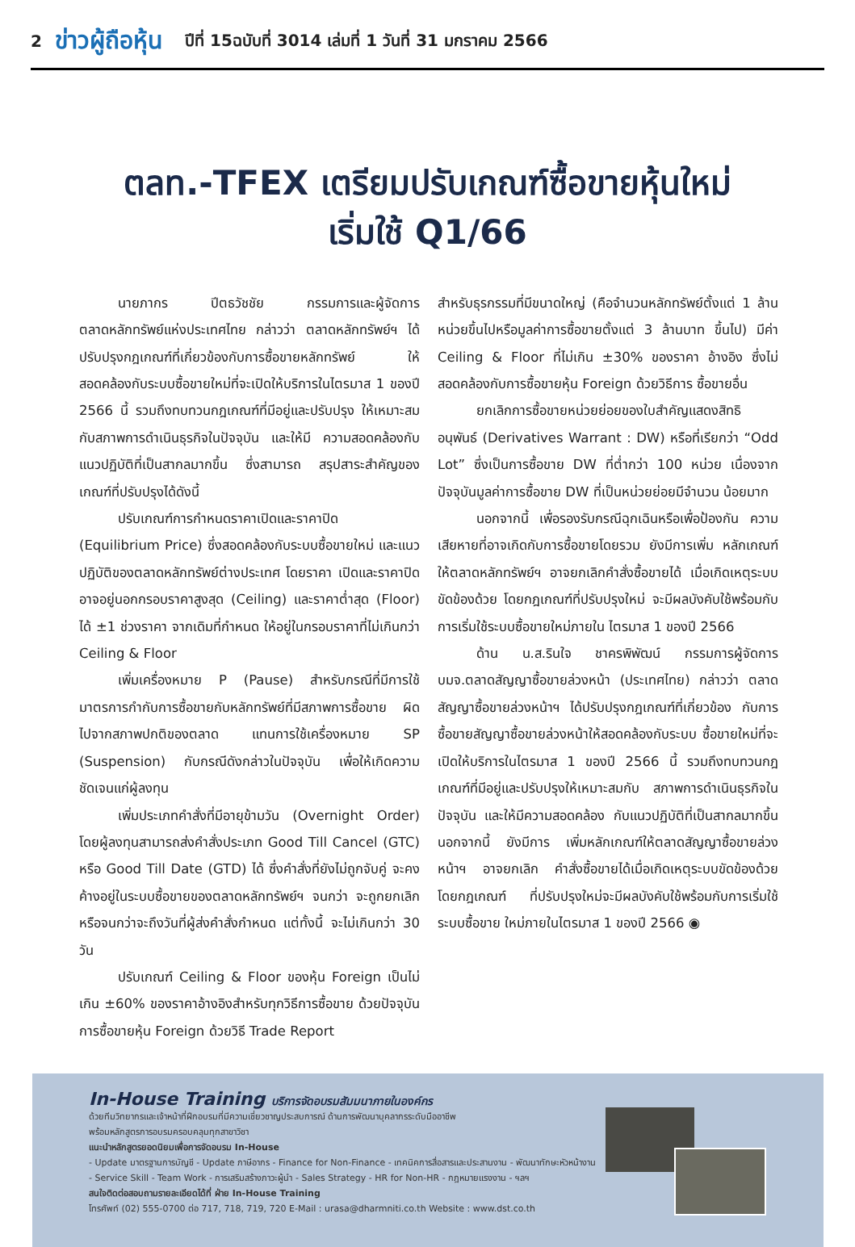2 ข่าวผู้ถือหุ้น ปีที่ 15ฉบับที่ 3014 เล่มที่ 1 วันที่ 31 มกราคม 2566
ตลท.-TFEX เตรียมปรับเกณฑ์ซื้อขายหุ้นใหม่
เริ่มใช้ Q1/66
นายภากร ปีตธวัชชัย กรรมการและผู้จัดการ ตลาดหลักทรัพย์แห่งประเทศไทย กล่าวว่า ตลาดหลักทรัพย์ฯ ได้ปรับปรุงกฎเกณฑ์ที่เกี่ยวข้องกับการซื้อขายหลักทรัพย์ ให้สอดคล้องกับระบบซื้อขายใหม่ที่จะเปิดให้บริการในไตรมาส 1 ของปี 2566 นี้ รวมถึงทบทวนกฎเกณฑ์ที่มีอยู่และปรับปรุง ให้เหมาะสมกับสภาพการดำเนินธุรกิจในปัจจุบัน และให้มี ความสอดคล้องกับแนวปฏิบัติที่เป็นสากลมากขึ้น ซึ่งสามารถ สรุปสาระสำคัญของเกณฑ์ที่ปรับปรุงได้ดังนี้
ปรับเกณฑ์การกำหนดราคาเปิดและราคาปิด (Equilibrium Price) ซึ่งสอดคล้องกับระบบซื้อขายใหม่ และแนวปฏิบัติของตลาดหลักทรัพย์ต่างประเทศ โดยราคา เปิดและราคาปิดอาจอยู่นอกกรอบราคาสูงสุด (Ceiling) และราคาต่ำสุด (Floor) ได้ ±1 ช่วงราคา จากเดิมที่กำหนด ให้อยู่ในกรอบราคาที่ไม่เกินกว่า Ceiling & Floor
เพิ่มเครื่องหมาย P (Pause) สำหรับกรณีที่มีการใช้ มาตรการกำกับการซื้อขายกับหลักทรัพย์ที่มีสภาพการซื้อขาย ผิดไปจากสภาพปกติของตลาด แทนการใช้เครื่องหมาย SP (Suspension) กับกรณีดังกล่าวในปัจจุบัน เพื่อให้เกิดความ ชัดเจนแก่ผู้ลงทุน
เพิ่มประเภทคำสั่งที่มีอายุข้ามวัน (Overnight Order) โดยผู้ลงทุนสามารถส่งคำสั่งประเภท Good Till Cancel (GTC) หรือ Good Till Date (GTD) ได้ ซึ่งคำสั่งที่ยังไม่ถูกจับคู่ จะคงค้างอยู่ในระบบซื้อขายของตลาดหลักทรัพย์ฯ จนกว่า จะถูกยกเลิก หรือจนกว่าจะถึงวันที่ผู้ส่งคำสั่งกำหนด แต่ทั้งนี้ จะไม่เกินกว่า 30 วัน
ปรับเกณฑ์ Ceiling & Floor ของหุ้น Foreign เป็นไม่เกิน ±60% ของราคาอ้างอิงสำหรับทุกวิธีการซื้อขาย ด้วยปัจจุบันการซื้อขายหุ้น Foreign ด้วยวิธี Trade Report
สำหรับธุรกรรมที่มีขนาดใหญ่ (คือจำนวนหลักทรัพย์ตั้งแต่ 1 ล้านหน่วยขึ้นไปหรือมูลค่าการซื้อขายตั้งแต่ 3 ล้านบาท ขึ้นไป) มีค่า Ceiling & Floor ที่ไม่เกิน ±30% ของราคา อ้างอิง ซึ่งไม่สอดคล้องกับการซื้อขายหุ้น Foreign ด้วยวิธีการ ซื้อขายอื่น
ยกเลิกการซื้อขายหน่วยย่อยของใบสำคัญแสดงสิทธิ อนุพันธ์ (Derivatives Warrant : DW) หรือที่เรียกว่า “Odd Lot” ซึ่งเป็นการซื้อขาย DW ที่ต่ำกว่า 100 หน่วย เนื่องจาก ปัจจุบันมูลค่าการซื้อขาย DW ที่เป็นหน่วยย่อยมีจำนวน น้อยมาก
นอกจากนี้ เพื่อรองรับกรณีฉุกเฉินหรือเพื่อป้องกัน ความเสียหายที่อาจเกิดกับการซื้อขายโดยรวม ยังมีการเพิ่ม หลักเกณฑ์ให้ตลาดหลักทรัพย์ฯ อาจยกเลิกคำสั่งซื้อขายได้ เมื่อเกิดเหตุระบบขัดข้องด้วย โดยกฎเกณฑ์ที่ปรับปรุงใหม่ จะมีผลบังคับใช้พร้อมกับการเริ่มใช้ระบบซื้อขายใหม่ภายใน ไตรมาส 1 ของปี 2566
ด้าน น.ส.รินใจ ชาครพิพัฒน์ กรรมการผู้จัดการ บมจ.ตลาดสัญญาซื้อขายล่วงหน้า (ประเทศไทย) กล่าวว่า ตลาดสัญญาซื้อขายล่วงหน้าฯ ได้ปรับปรุงกฎเกณฑ์ที่เกี่ยวข้อง กับการซื้อขายสัญญาซื้อขายล่วงหน้าให้สอดคล้องกับระบบ ซื้อขายใหม่ที่จะเปิดให้บริการในไตรมาส 1 ของปี 2566 นี้ รวมถึงทบทวนกฎเกณฑ์ที่มีอยู่และปรับปรุงให้เหมาะสมกับ สภาพการดำเนินธุรกิจในปัจจุบัน และให้มีความสอดคล้อง กับแนวปฏิบัติที่เป็นสากลมากขึ้น นอกจากนี้ ยังมีการ เพิ่มหลักเกณฑ์ให้ตลาดสัญญาซื้อขายล่วงหน้าฯ อาจยกเลิก คำสั่งซื้อขายได้เมื่อเกิดเหตุระบบขัดข้องด้วย โดยกฎเกณฑ์ ที่ปรับปรุงใหม่จะมีผลบังคับใช้พร้อมกับการเริ่มใช้ระบบซื้อขาย ใหม่ภายในไตรมาส 1 ของปี 2566 ◉
In-House Training บริการจัดอบรมสัมมนาภายในองค์กร
ด้วยทีมวิทยากรและเจ้าหน้าที่ฝึกอบรมที่มีความเชี่ยวชาญประสบการณ์ ด้านการพัฒนาบุคลากรระดับมืออาชีพ
พร้อมหลักสูตรการอบรมครอบคลุมทุกสาขาวิชา
แนะนำหลักสูตรยอดนิยมเพื่อการจัดอบรม In-House
- Update มาตรฐานการบัญชี - Update ภาษีอากร - Finance for Non-Finance - เทคนิคการสื่อสารและประสานงาน - พัฒนาทักษะหัวหน้างาน
- Service Skill - Team Work - การเสริมสร้างภาวะผู้นำ - Sales Strategy - HR for Non-HR - กฎหมายแรงงาน - ฯลฯ
สนใจติดต่อสอบถามรายละเอียดได้ที่ ฝ่าย In-House Training
โทรศัพท์ (02) 555-0700 ต่อ 717, 718, 719, 720 E-Mail : urasa@dharmniti.co.th Website : www.dst.co.th